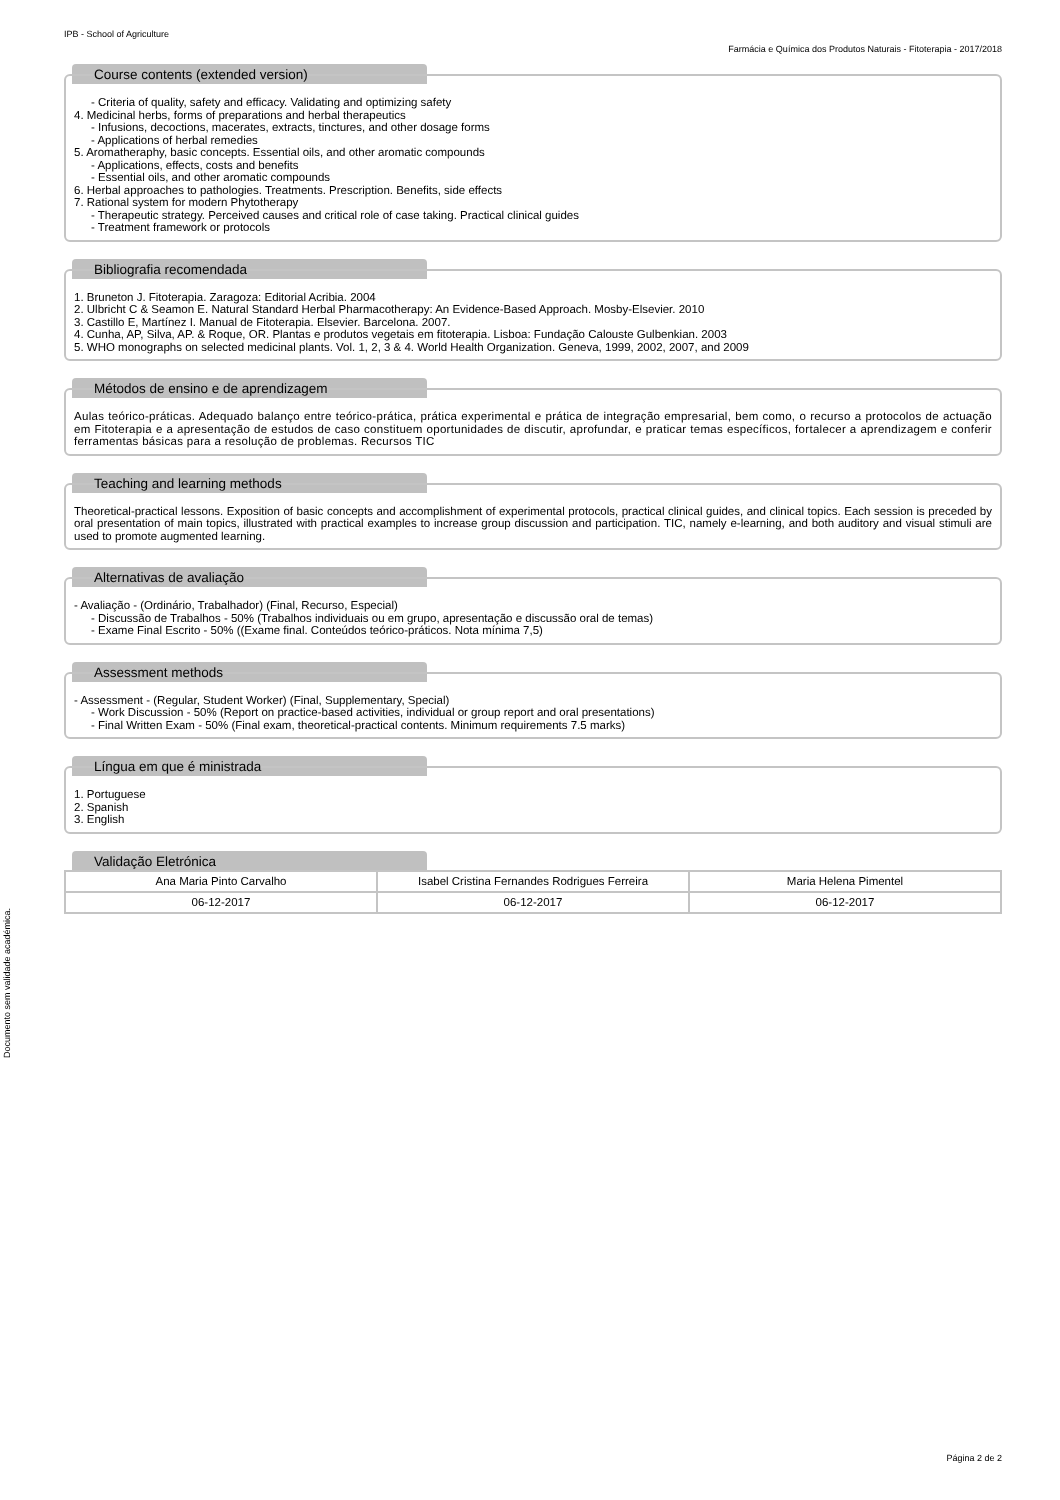IPB - School of Agriculture
Farmácia e Química dos Produtos Naturais - Fitoterapia - 2017/2018
Course contents (extended version)
- Criteria of quality, safety and efficacy. Validating and optimizing safety
4. Medicinal herbs, forms of preparations and herbal therapeutics
- Infusions, decoctions, macerates, extracts, tinctures, and other dosage forms
- Applications of herbal remedies
5. Aromatheraphy, basic concepts. Essential oils, and other aromatic compounds
- Applications, effects, costs and benefits
- Essential oils, and other aromatic compounds
6. Herbal approaches to pathologies. Treatments. Prescription. Benefits, side effects
7. Rational system for modern Phytotherapy
- Therapeutic strategy. Perceived causes and critical role of case taking. Practical clinical guides
- Treatment framework or protocols
Bibliografia recomendada
1. Bruneton J. Fitoterapia. Zaragoza: Editorial Acribia. 2004
2. Ulbricht C & Seamon E. Natural Standard Herbal Pharmacotherapy: An Evidence-Based Approach. Mosby-Elsevier. 2010
3. Castillo E, Martínez I. Manual de Fitoterapia. Elsevier. Barcelona. 2007.
4. Cunha, AP, Silva, AP. & Roque, OR. Plantas e produtos vegetais em fitoterapia. Lisboa: Fundação Calouste Gulbenkian. 2003
5. WHO monographs on selected medicinal plants. Vol. 1, 2, 3 & 4. World Health Organization. Geneva, 1999, 2002, 2007, and 2009
Métodos de ensino e de aprendizagem
Aulas teórico-práticas. Adequado balanço entre teórico-prática, prática experimental e prática de integração empresarial, bem como, o recurso a protocolos de actuação em Fitoterapia e a apresentação de estudos de caso constituem oportunidades de discutir, aprofundar, e praticar temas específicos, fortalecer a aprendizagem e conferir ferramentas básicas para a resolução de problemas. Recursos TIC
Teaching and learning methods
Theoretical-practical lessons. Exposition of basic concepts and accomplishment of experimental protocols, practical clinical guides, and clinical topics. Each session is preceded by oral presentation of main topics, illustrated with practical examples to increase group discussion and participation. TIC, namely e-learning, and both auditory and visual stimuli are used to promote augmented learning.
Alternativas de avaliação
- Avaliação - (Ordinário, Trabalhador) (Final, Recurso, Especial)
- Discussão de Trabalhos - 50% (Trabalhos individuais ou em grupo, apresentação e discussão oral de temas)
- Exame Final Escrito - 50% ((Exame final. Conteúdos teórico-práticos. Nota mínima 7,5)
Assessment methods
- Assessment - (Regular, Student Worker) (Final, Supplementary, Special)
- Work Discussion - 50% (Report on practice-based activities, individual or group report and oral presentations)
- Final Written Exam - 50% (Final exam, theoretical-practical contents. Minimum requirements 7.5 marks)
Língua em que é ministrada
1. Portuguese
2. Spanish
3. English
Validação Eletrónica
| Ana Maria Pinto Carvalho | Isabel Cristina Fernandes Rodrigues Ferreira | Maria Helena Pimentel |
| 06-12-2017 | 06-12-2017 | 06-12-2017 |
Documento sem validade académica.
Página 2 de 2